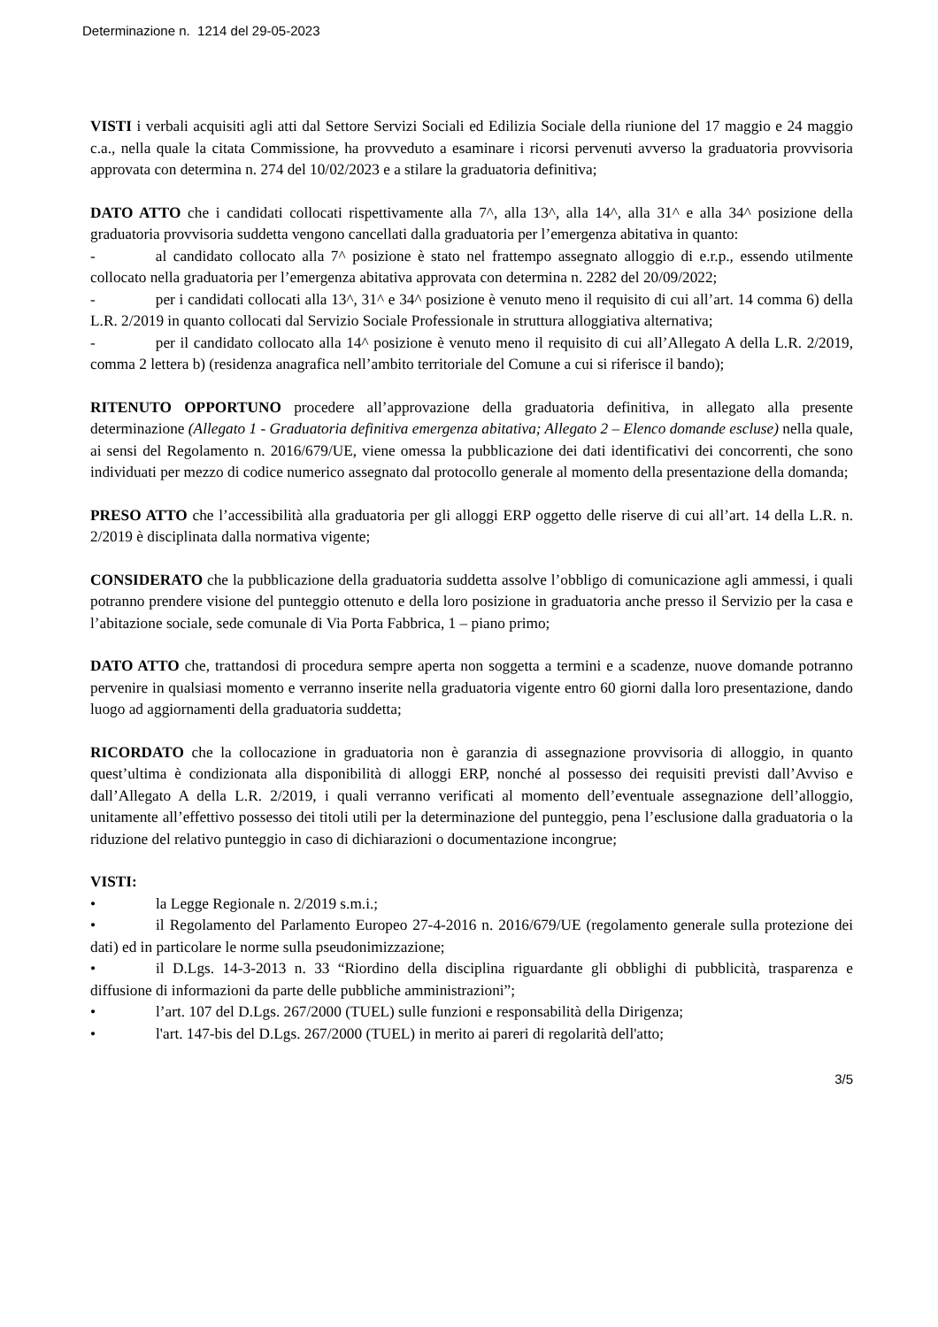Determinazione n. 1214 del 29-05-2023
VISTI i verbali acquisiti agli atti dal Settore Servizi Sociali ed Edilizia Sociale della riunione del 17 maggio e 24 maggio c.a., nella quale la citata Commissione, ha provveduto a esaminare i ricorsi pervenuti avverso la graduatoria provvisoria approvata con determina n. 274 del 10/02/2023 e a stilare la graduatoria definitiva;
DATO ATTO che i candidati collocati rispettivamente alla 7^, alla 13^, alla 14^, alla 31^ e alla 34^ posizione della graduatoria provvisoria suddetta vengono cancellati dalla graduatoria per l’emergenza abitativa in quanto:
- al candidato collocato alla 7^ posizione è stato nel frattempo assegnato alloggio di e.r.p., essendo utilmente collocato nella graduatoria per l’emergenza abitativa approvata con determina n. 2282 del 20/09/2022;
- per i candidati collocati alla 13^, 31^ e 34^ posizione è venuto meno il requisito di cui all’art. 14 comma 6) della L.R. 2/2019 in quanto collocati dal Servizio Sociale Professionale in struttura alloggiativa alternativa;
- per il candidato collocato alla 14^ posizione è venuto meno il requisito di cui all’Allegato A della L.R. 2/2019, comma 2 lettera b) (residenza anagrafica nell’ambito territoriale del Comune a cui si riferisce il bando);
RITENUTO OPPORTUNO procedere all’approvazione della graduatoria definitiva, in allegato alla presente determinazione (Allegato 1 - Graduatoria definitiva emergenza abitativa; Allegato 2 – Elenco domande escluse) nella quale, ai sensi del Regolamento n. 2016/679/UE, viene omessa la pubblicazione dei dati identificativi dei concorrenti, che sono individuati per mezzo di codice numerico assegnato dal protocollo generale al momento della presentazione della domanda;
PRESO ATTO che l’accessibilità alla graduatoria per gli alloggi ERP oggetto delle riserve di cui all’art. 14 della L.R. n. 2/2019 è disciplinata dalla normativa vigente;
CONSIDERATO che la pubblicazione della graduatoria suddetta assolve l’obbligo di comunicazione agli ammessi, i quali potranno prendere visione del punteggio ottenuto e della loro posizione in graduatoria anche presso il Servizio per la casa e l’abitazione sociale, sede comunale di Via Porta Fabbrica, 1 – piano primo;
DATO ATTO che, trattandosi di procedura sempre aperta non soggetta a termini e a scadenze, nuove domande potranno pervenire in qualsiasi momento e verranno inserite nella graduatoria vigente entro 60 giorni dalla loro presentazione, dando luogo ad aggiornamenti della graduatoria suddetta;
RICORDATO che la collocazione in graduatoria non è garanzia di assegnazione provvisoria di alloggio, in quanto quest’ultima è condizionata alla disponibilità di alloggi ERP, nonché al possesso dei requisiti previsti dall’Avviso e dall’Allegato A della L.R. 2/2019, i quali verranno verificati al momento dell’eventuale assegnazione dell’alloggio, unitamente all’effettivo possesso dei titoli utili per la determinazione del punteggio, pena l’esclusione dalla graduatoria o la riduzione del relativo punteggio in caso di dichiarazioni o documentazione incongrue;
VISTI:
• la Legge Regionale n. 2/2019 s.m.i.;
• il Regolamento del Parlamento Europeo 27-4-2016 n. 2016/679/UE (regolamento generale sulla protezione dei dati) ed in particolare le norme sulla pseudonimizzazione;
• il D.Lgs. 14-3-2013 n. 33 “Riordino della disciplina riguardante gli obblighi di pubblicità, trasparenza e diffusione di informazioni da parte delle pubbliche amministrazioni”;
• l’art. 107 del D.Lgs. 267/2000 (TUEL) sulle funzioni e responsabilità della Dirigenza;
• l'art. 147-bis del D.Lgs. 267/2000 (TUEL) in merito ai pareri di regolarità dell'atto;
3/5